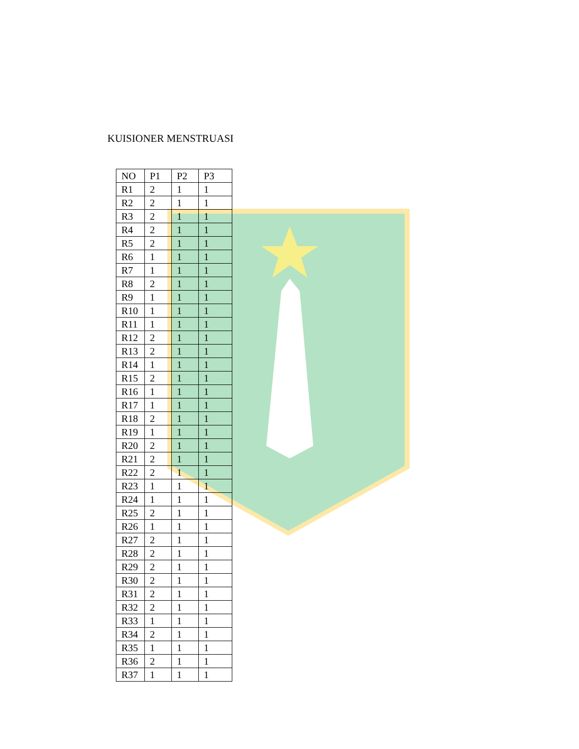KUISIONER MENSTRUASI
| NO | P1 | P2 | P3 |
| R1 | 2 | 1 | 1 |
| R2 | 2 | 1 | 1 |
| R3 | 2 | 1 | 1 |
| R4 | 2 | 1 | 1 |
| R5 | 2 | 1 | 1 |
| R6 | 1 | 1 | 1 |
| R7 | 1 | 1 | 1 |
| R8 | 2 | 1 | 1 |
| R9 | 1 | 1 | 1 |
| R10 | 1 | 1 | 1 |
| R11 | 1 | 1 | 1 |
| R12 | 2 | 1 | 1 |
| R13 | 2 | 1 | 1 |
| R14 | 1 | 1 | 1 |
| R15 | 2 | 1 | 1 |
| R16 | 1 | 1 | 1 |
| R17 | 1 | 1 | 1 |
| R18 | 2 | 1 | 1 |
| R19 | 1 | 1 | 1 |
| R20 | 2 | 1 | 1 |
| R21 | 2 | 1 | 1 |
| R22 | 2 | 1 | 1 |
| R23 | 1 | 1 | 1 |
| R24 | 1 | 1 | 1 |
| R25 | 2 | 1 | 1 |
| R26 | 1 | 1 | 1 |
| R27 | 2 | 1 | 1 |
| R28 | 2 | 1 | 1 |
| R29 | 2 | 1 | 1 |
| R30 | 2 | 1 | 1 |
| R31 | 2 | 1 | 1 |
| R32 | 2 | 1 | 1 |
| R33 | 1 | 1 | 1 |
| R34 | 2 | 1 | 1 |
| R35 | 1 | 1 | 1 |
| R36 | 2 | 1 | 1 |
| R37 | 1 | 1 | 1 |